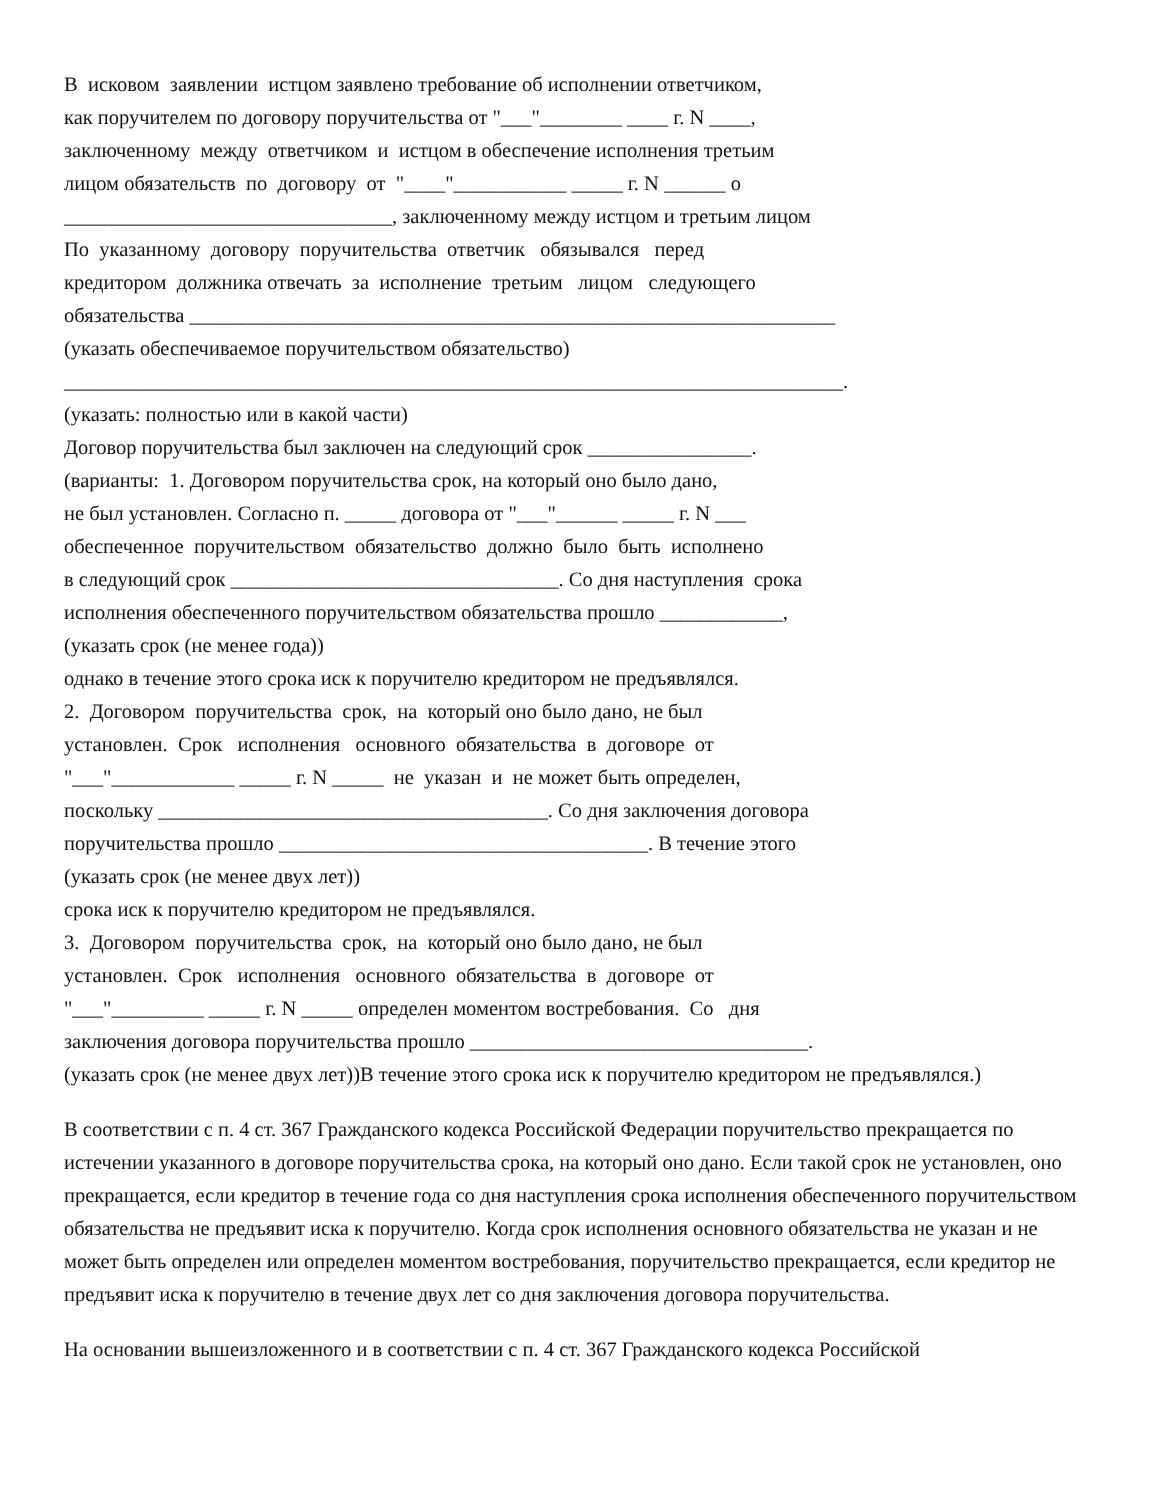В исковом заявлении истцом заявлено требование об исполнении ответчиком, как поручителем по договору поручительства от "___"________ ____ г. N ____, заключенному между ответчиком и истцом в обеспечение исполнения третьим лицом обязательств по договору от "____"___________ _____ г. N ______ о ________________________________, заключенному между истцом и третьим лицом По указанному договору поручительства ответчик обязывался перед кредитором должника отвечать за исполнение третьим лицом следующего обязательства _______________________________________________________________ (указать обеспечиваемое поручительством обязательство) ____________________________________________________________________________. (указать: полностью или в какой части) Договор поручительства был заключен на следующий срок ________________. (варианты: 1. Договором поручительства срок, на который оно было дано, не был установлен. Согласно п. _____ договора от "___"______ _____ г. N ___ обеспеченное поручительством обязательство должно было быть исполнено в следующий срок ________________________________. Со дня наступления срока исполнения обеспеченного поручительством обязательства прошло ____________, (указать срок (не менее года)) однако в течение этого срока иск к поручителю кредитором не предъявлялся. 2. Договором поручительства срок, на который оно было дано, не был установлен. Срок исполнения основного обязательства в договоре от "___"____________ _____ г. N _____ не указан и не может быть определен, поскольку ______________________________________. Со дня заключения договора поручительства прошло ____________________________________. В течение этого (указать срок (не менее двух лет)) срока иск к поручителю кредитором не предъявлялся. 3. Договором поручительства срок, на который оно было дано, не был установлен. Срок исполнения основного обязательства в договоре от "___"_________ _____ г. N _____ определен моментом востребования. Со дня заключения договора поручительства прошло _________________________________. (указать срок (не менее двух лет))В течение этого срока иск к поручителю кредитором не предъявлялся.)
В соответствии с п. 4 ст. 367 Гражданского кодекса Российской Федерации поручительство прекращается по истечении указанного в договоре поручительства срока, на который оно дано. Если такой срок не установлен, оно прекращается, если кредитор в течение года со дня наступления срока исполнения обеспеченного поручительством обязательства не предъявит иска к поручителю. Когда срок исполнения основного обязательства не указан и не может быть определен или определен моментом востребования, поручительство прекращается, если кредитор не предъявит иска к поручителю в течение двух лет со дня заключения договора поручительства.
На основании вышеизложенного и в соответствии с п. 4 ст. 367 Гражданского кодекса Российской